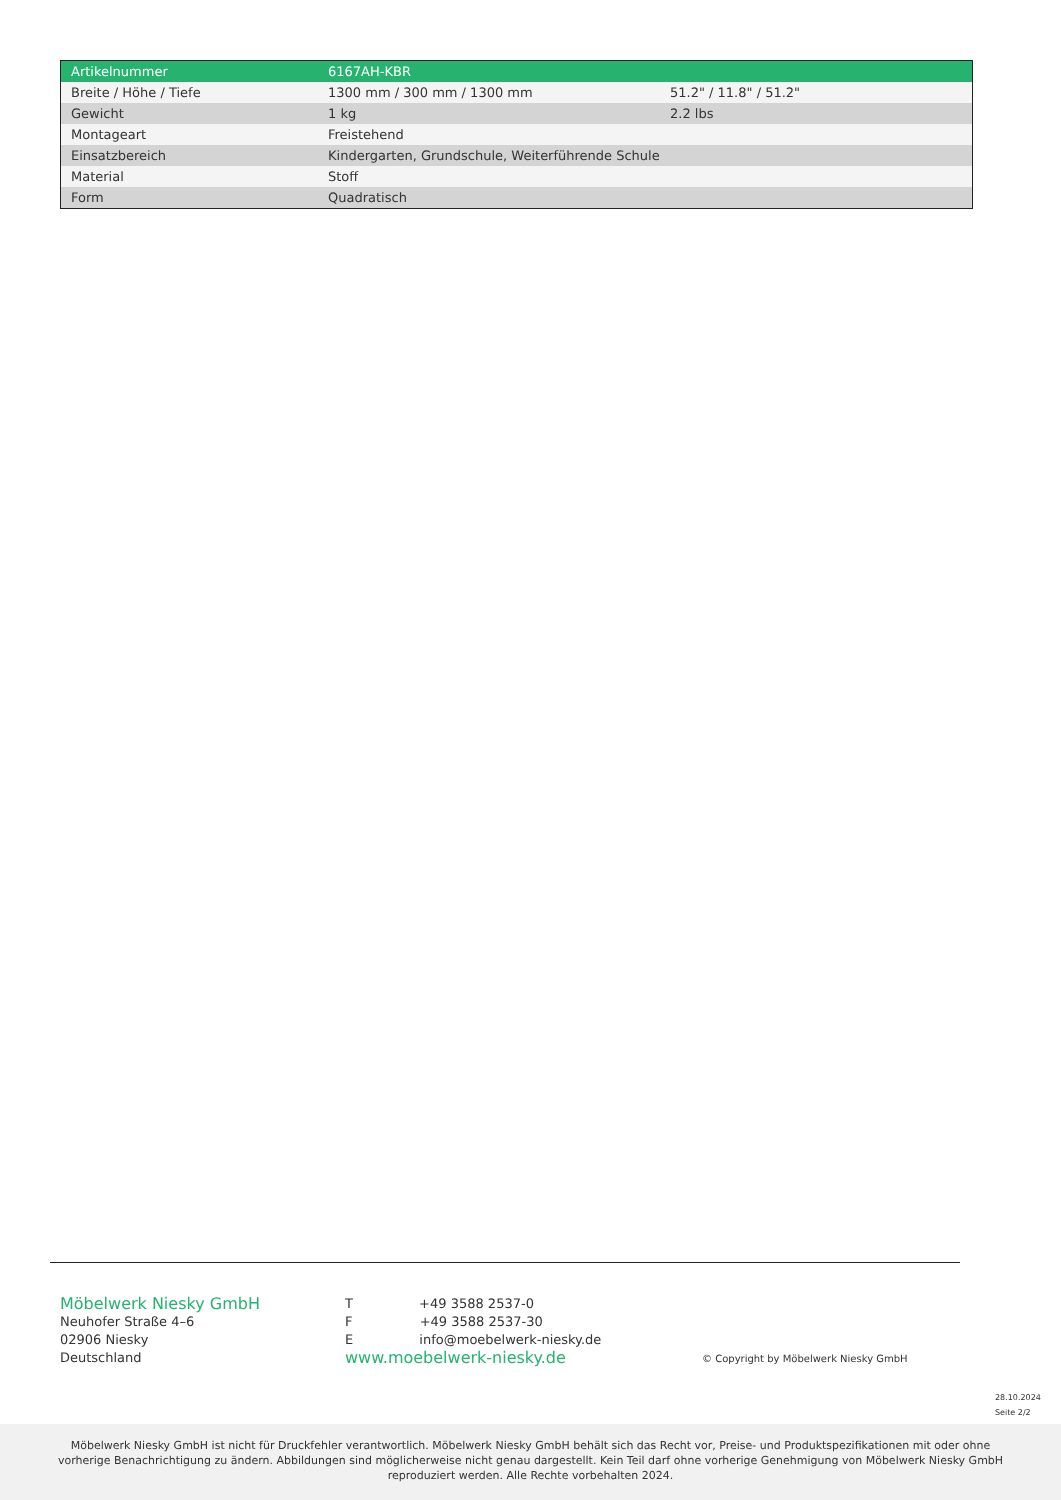| Artikelnummer | 6167AH-KBR | |
| Breite / Höhe / Tiefe | 1300 mm / 300 mm / 1300 mm | 51.2" / 11.8" / 51.2" |
| Gewicht | 1 kg | 2.2 lbs |
| Montageart | Freistehend | |
| Einsatzbereich | Kindergarten, Grundschule, Weiterführende Schule | |
| Material | Stoff | |
| Form | Quadratisch | |
Möbelwerk Niesky GmbH
Neuhofer Straße 4–6
02906 Niesky
Deutschland
T +49 3588 2537-0
F +49 3588 2537-30
E info@moebelwerk-niesky.de
www.moebelwerk-niesky.de
© Copyright by Möbelwerk Niesky GmbH
28.10.2024
Seite 2/2
Möbelwerk Niesky GmbH ist nicht für Druckfehler verantwortlich. Möbelwerk Niesky GmbH behält sich das Recht vor, Preise- und Produktspezifikationen mit oder ohne vorherige Benachrichtigung zu ändern. Abbildungen sind möglicherweise nicht genau dargestellt. Kein Teil darf ohne vorherige Genehmigung von Möbelwerk Niesky GmbH reproduziert werden. Alle Rechte vorbehalten 2024.